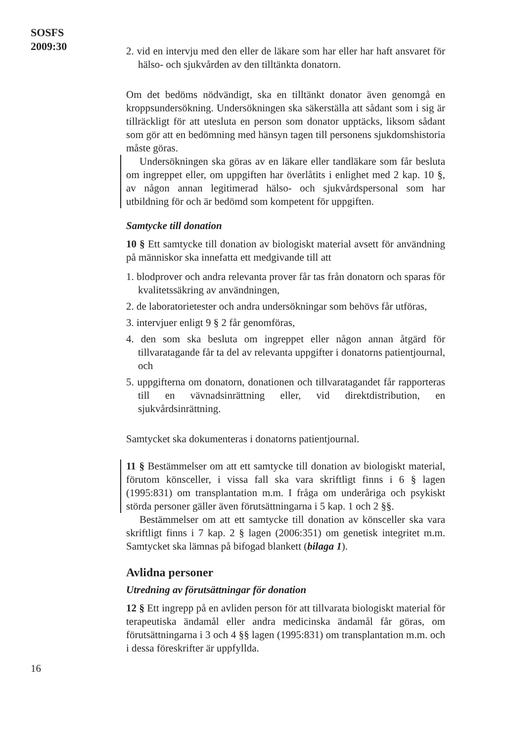SOSFS
2009:30
2. vid en intervju med den eller de läkare som har eller har haft ansvaret för hälso- och sjukvården av den tilltänkta donatorn.
Om det bedöms nödvändigt, ska en tilltänkt donator även genomgå en kroppsundersökning. Undersökningen ska säkerställa att sådant som i sig är tillräckligt för att utesluta en person som donator upptäcks, liksom sådant som gör att en bedömning med hänsyn tagen till personens sjukdomshistoria måste göras.
Undersökningen ska göras av en läkare eller tandläkare som får besluta om ingreppet eller, om uppgiften har överlåtits i enlighet med 2 kap. 10 §, av någon annan legitimerad hälso- och sjukvårdspersonal som har utbildning för och är bedömd som kompetent för uppgiften.
Samtycke till donation
10 § Ett samtycke till donation av biologiskt material avsett för användning på människor ska innefatta ett medgivande till att
1. blodprover och andra relevanta prover får tas från donatorn och sparas för kvalitetssäkring av användningen,
2. de laboratorietester och andra undersökningar som behövs får utföras,
3. intervjuer enligt 9 § 2 får genomföras,
4. den som ska besluta om ingreppet eller någon annan åtgärd för tillvaratagande får ta del av relevanta uppgifter i donatorns patientjournal, och
5. uppgifterna om donatorn, donationen och tillvaratagandet får rapporteras till en vävnadsinrättning eller, vid direktdistribution, en sjukvårdsinrättning.
Samtycket ska dokumenteras i donatorns patientjournal.
11 § Bestämmelser om att ett samtycke till donation av biologiskt material, förutom könsceller, i vissa fall ska vara skriftligt finns i 6 § lagen (1995:831) om transplantation m.m. I fråga om underåriga och psykiskt störda personer gäller även förutsättningarna i 5 kap. 1 och 2 §§.
Bestämmelser om att ett samtycke till donation av könsceller ska vara skriftligt finns i 7 kap. 2 § lagen (2006:351) om genetisk integritet m.m. Samtycket ska lämnas på bifogad blankett (bilaga 1).
Avlidna personer
Utredning av förutsättningar för donation
12 § Ett ingrepp på en avliden person för att tillvarata biologiskt material för terapeutiska ändamål eller andra medicinska ändamål får göras, om förutsättningarna i 3 och 4 §§ lagen (1995:831) om transplantation m.m. och i dessa föreskrifter är uppfyllda.
16